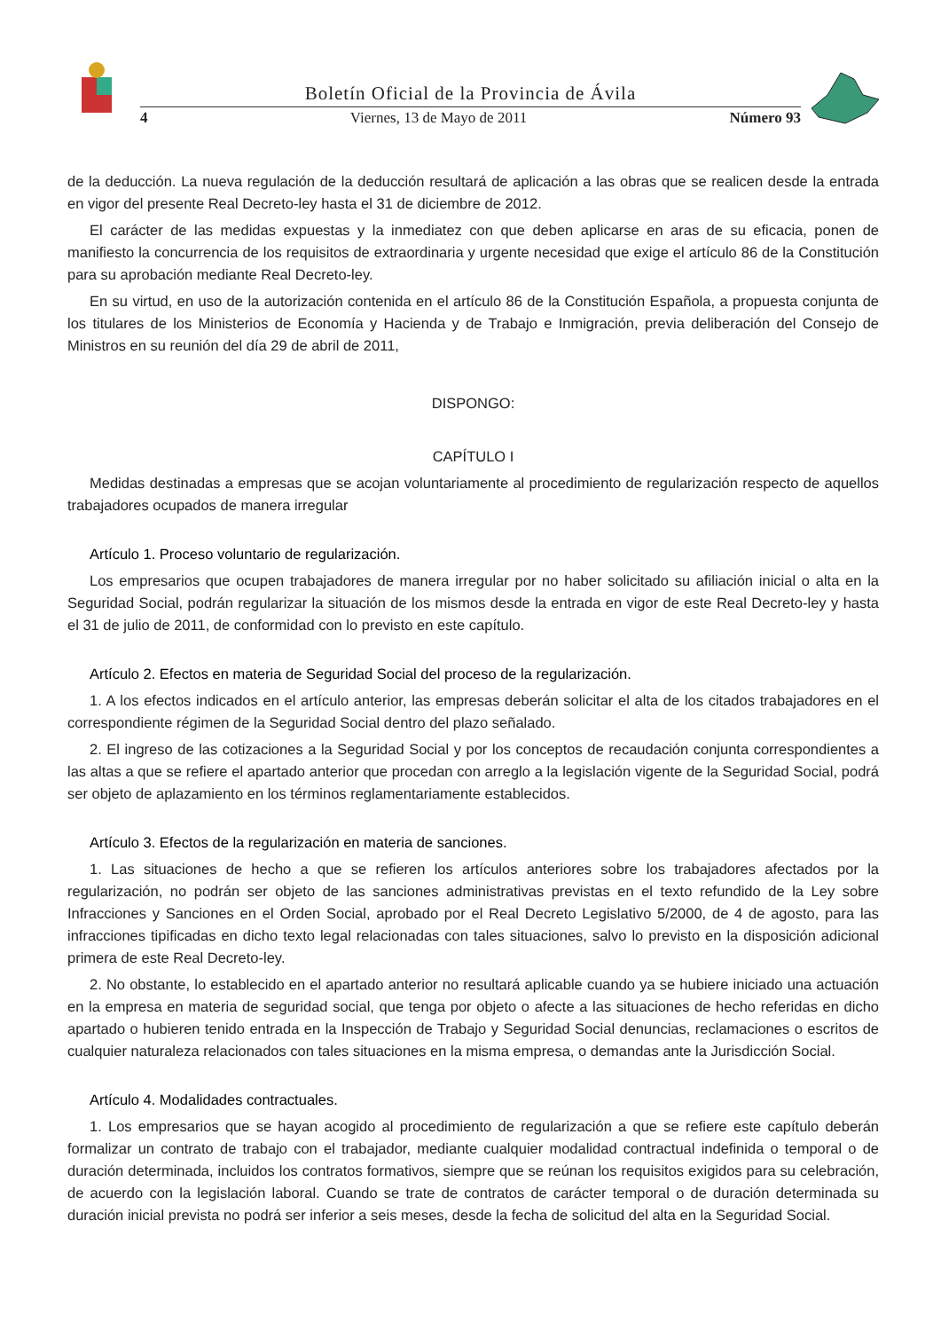Boletín Oficial de la Provincia de Ávila
4 Viernes, 13 de Mayo de 2011 Número 93
de la deducción. La nueva regulación de la deducción resultará de aplicación a las obras que se realicen desde la entrada en vigor del presente Real Decreto-ley hasta el 31 de diciembre de 2012.
El carácter de las medidas expuestas y la inmediatez con que deben aplicarse en aras de su eficacia, ponen de manifiesto la concurrencia de los requisitos de extraordinaria y urgente necesidad que exige el artículo 86 de la Constitución para su aprobación mediante Real Decreto-ley.
En su virtud, en uso de la autorización contenida en el artículo 86 de la Constitución Española, a propuesta conjunta de los titulares de los Ministerios de Economía y Hacienda y de Trabajo e Inmigración, previa deliberación del Consejo de Ministros en su reunión del día 29 de abril de 2011,
DISPONGO:
CAPÍTULO I
Medidas destinadas a empresas que se acojan voluntariamente al procedimiento de regularización respecto de aquellos trabajadores ocupados de manera irregular
Artículo 1. Proceso voluntario de regularización.
Los empresarios que ocupen trabajadores de manera irregular por no haber solicitado su afiliación inicial o alta en la Seguridad Social, podrán regularizar la situación de los mismos desde la entrada en vigor de este Real Decreto-ley y hasta el 31 de julio de 2011, de conformidad con lo previsto en este capítulo.
Artículo 2. Efectos en materia de Seguridad Social del proceso de la regularización.
1. A los efectos indicados en el artículo anterior, las empresas deberán solicitar el alta de los citados trabajadores en el correspondiente régimen de la Seguridad Social dentro del plazo señalado.
2. El ingreso de las cotizaciones a la Seguridad Social y por los conceptos de recaudación conjunta correspondientes a las altas a que se refiere el apartado anterior que procedan con arreglo a la legislación vigente de la Seguridad Social, podrá ser objeto de aplazamiento en los términos reglamentariamente establecidos.
Artículo 3. Efectos de la regularización en materia de sanciones.
1. Las situaciones de hecho a que se refieren los artículos anteriores sobre los trabajadores afectados por la regularización, no podrán ser objeto de las sanciones administrativas previstas en el texto refundido de la Ley sobre Infracciones y Sanciones en el Orden Social, aprobado por el Real Decreto Legislativo 5/2000, de 4 de agosto, para las infracciones tipificadas en dicho texto legal relacionadas con tales situaciones, salvo lo previsto en la disposición adicional primera de este Real Decreto-ley.
2. No obstante, lo establecido en el apartado anterior no resultará aplicable cuando ya se hubiere iniciado una actuación en la empresa en materia de seguridad social, que tenga por objeto o afecte a las situaciones de hecho referidas en dicho apartado o hubieren tenido entrada en la Inspección de Trabajo y Seguridad Social denuncias, reclamaciones o escritos de cualquier naturaleza relacionados con tales situaciones en la misma empresa, o demandas ante la Jurisdicción Social.
Artículo 4. Modalidades contractuales.
1. Los empresarios que se hayan acogido al procedimiento de regularización a que se refiere este capítulo deberán formalizar un contrato de trabajo con el trabajador, mediante cualquier modalidad contractual indefinida o temporal o de duración determinada, incluidos los contratos formativos, siempre que se reúnan los requisitos exigidos para su celebración, de acuerdo con la legislación laboral. Cuando se trate de contratos de carácter temporal o de duración determinada su duración inicial prevista no podrá ser inferior a seis meses, desde la fecha de solicitud del alta en la Seguridad Social.